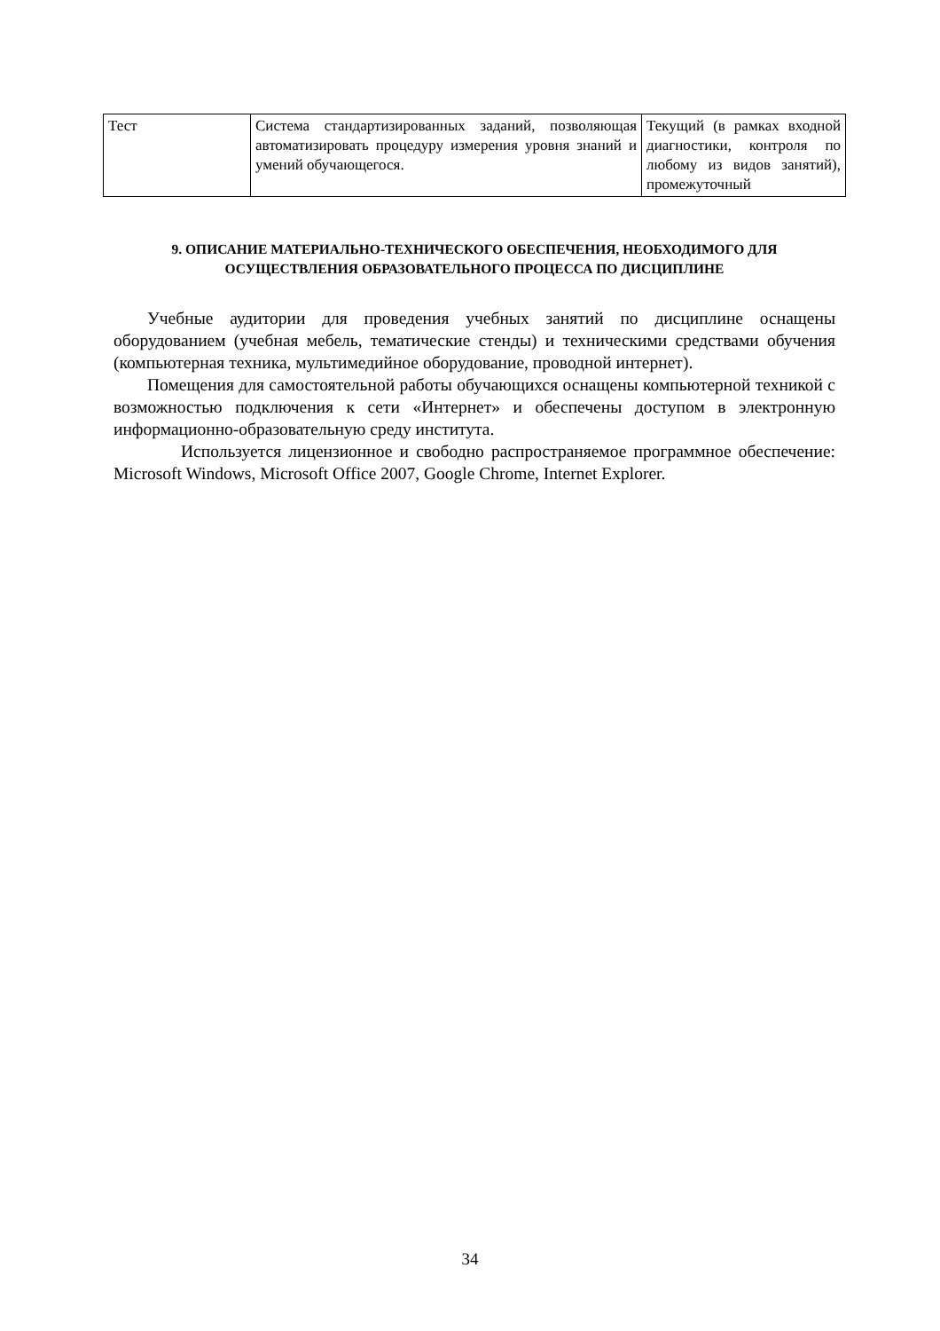| Тест | Система стандартизированных заданий, позволяющая автоматизировать процедуру измерения уровня знаний и умений обучающегося. | Текущий (в рамках входной диагностики, контроля по любому из видов занятий), промежуточный |
9. ОПИСАНИЕ МАТЕРИАЛЬНО-ТЕХНИЧЕСКОГО ОБЕСПЕЧЕНИЯ, НЕОБХОДИМОГО ДЛЯ ОСУЩЕСТВЛЕНИЯ ОБРАЗОВАТЕЛЬНОГО ПРОЦЕССА ПО ДИСЦИПЛИНЕ
Учебные аудитории для проведения учебных занятий по дисциплине оснащены оборудованием (учебная мебель, тематические стенды) и техническими средствами обучения (компьютерная техника, мультимедийное оборудование, проводной интернет).
Помещения для самостоятельной работы обучающихся оснащены компьютерной техникой с возможностью подключения к сети «Интернет» и обеспечены доступом в электронную информационно-образовательную среду института.
Используется лицензионное и свободно распространяемое программное обеспечение: Microsoft Windows, Microsoft Office 2007, Google Chrome, Internet Explorer.
34